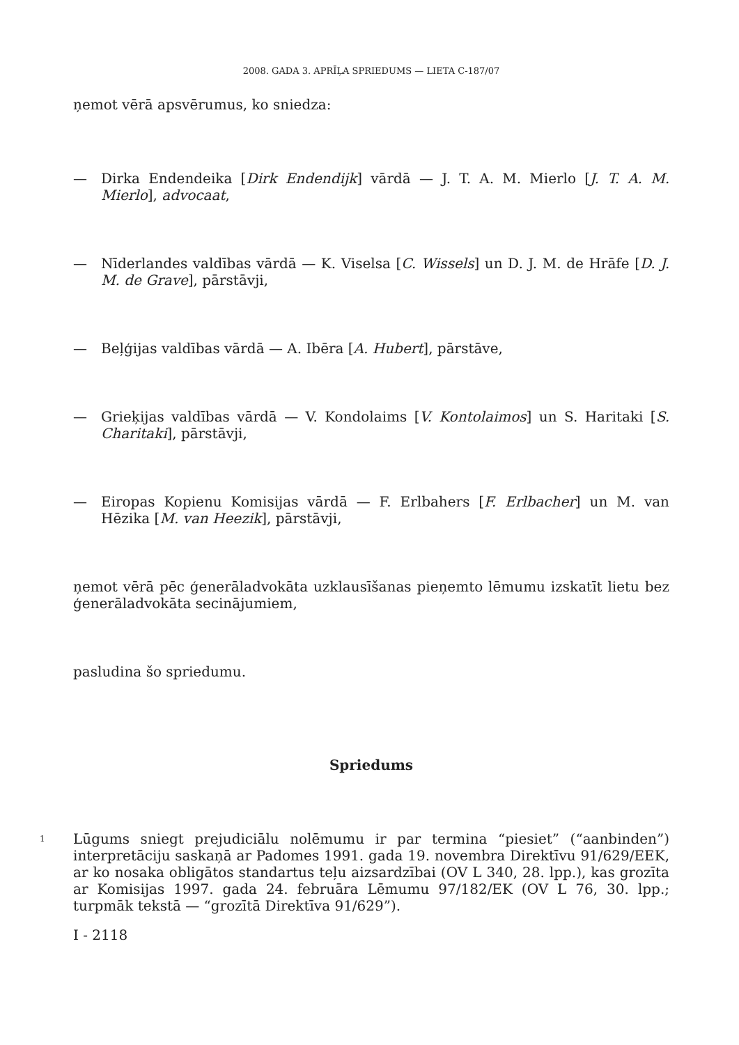2008. GADA 3. APRĪĻA SPRIEDUMS — LIETA C-187/07
ņemot vērā apsvērumus, ko sniedza:
— Dirka Endendeika [Dirk Endendijk] vārdā — J. T. A. M. Mierlo [J. T. A. M. Mierlo], advocaat,
— Nīderlandes valdības vārdā — K. Viselsa [C. Wissels] un D. J. M. de Hrāfe [D. J. M. de Grave], pārstāvji,
— Beļģijas valdības vārdā — A. Ibēra [A. Hubert], pārstāve,
— Grieķijas valdības vārdā — V. Kondolaims [V. Kontolaimos] un S. Haritaki [S. Charitaki], pārstāvji,
— Eiropas Kopienu Komisijas vārdā — F. Erlbahers [F. Erlbacher] un M. van Hēzika [M. van Heezik], pārstāvji,
ņemot vērā pēc ģenerāladvokāta uzklausīšanas pieņemto lēmumu izskatīt lietu bez ģenerāladvokāta secinājumiem,
pasludina šo spriedumu.
Spriedums
1
Lūgums sniegt prejudiciālu nolēmumu ir par termina “piesiet” (“aanbinden”) interpretāciju saskaņā ar Padomes 1991. gada 19. novembra Direktīvu 91/629/EEK, ar ko nosaka obligātos standartus teļu aizsardzībai (OV L 340, 28. lpp.), kas grozīta ar Komisijas 1997. gada 24. februāra Lēmumu 97/182/EK (OV L 76, 30. lpp.; turpmāk tekstā — “grozītā Direktīva 91/629”).
I - 2118